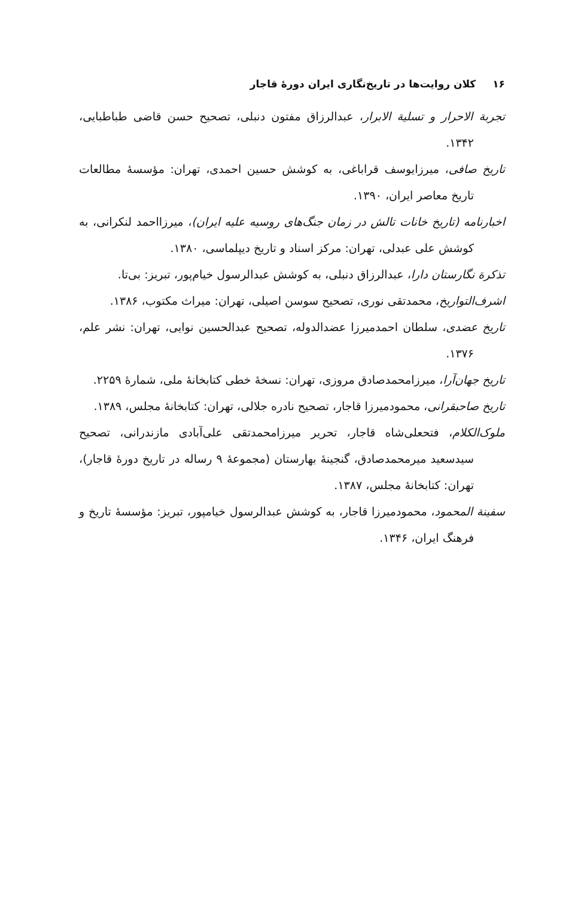۱۶کلان روایت‌ها در تاریخ‌نگاری ایران دورهٔ قاجار
تجربة الاحرار و تسلية الابرار، عبدالرزاق مفتون دنبلی، تصحیح حسن قاضی طباطبایی، ۱۳۴۲.
تاریخ صافی، میرزایوسف قراباغی، به کوشش حسین احمدی، تهران: مؤسسهٔ مطالعات تاریخ معاصر ایران، ۱۳۹۰.
اخبارنامه (تاریخ خانات تالش در زمان جنگ‌های روسیه علیه ایران)، میرزااحمد لنکرانی، به کوشش علی عبدلی، تهران: مرکز اسناد و تاریخ دیپلماسی، ۱۳۸۰.
تذکرة نگارستان دارا، عبدالرزاق دنبلی، به کوشش عبدالرسول خیام‌پور، تبریز: بی‌تا.
اشرف‌التواریخ، محمدتقی نوری، تصحیح سوسن اصیلی، تهران: میراث مکتوب، ۱۳۸۶.
تاریخ عضدی، سلطان احمدمیرزا عضدالدوله، تصحیح عبدالحسین نوایی، تهران: نشر علم، ۱۳۷۶.
تاریخ جهان‌آرا، میرزامحمدصادق مروزی، تهران: نسخهٔ خطی کتابخانهٔ ملی، شمارهٔ ۲۲۵۹.
تاریخ صاحبقرانی، محمودمیرزا قاجار، تصحیح نادره جلالی، تهران: کتابخانهٔ مجلس، ۱۳۸۹.
ملوک‌الکلام، فتحعلی‌شاه قاجار، تحریر میرزامحمدتقی علی‌آبادی مازندرانی، تصحیح سیدسعید میرمحمدصادق، گنجینهٔ بهارستان (مجموعهٔ ۹ رساله در تاریخ دورهٔ قاجار)، تهران: کتابخانهٔ مجلس، ۱۳۸۷.
سفینة المحمود، محمودمیرزا قاجار، به کوشش عبدالرسول خیامپور، تبریز: مؤسسهٔ تاریخ و فرهنگ ایران، ۱۳۴۶.